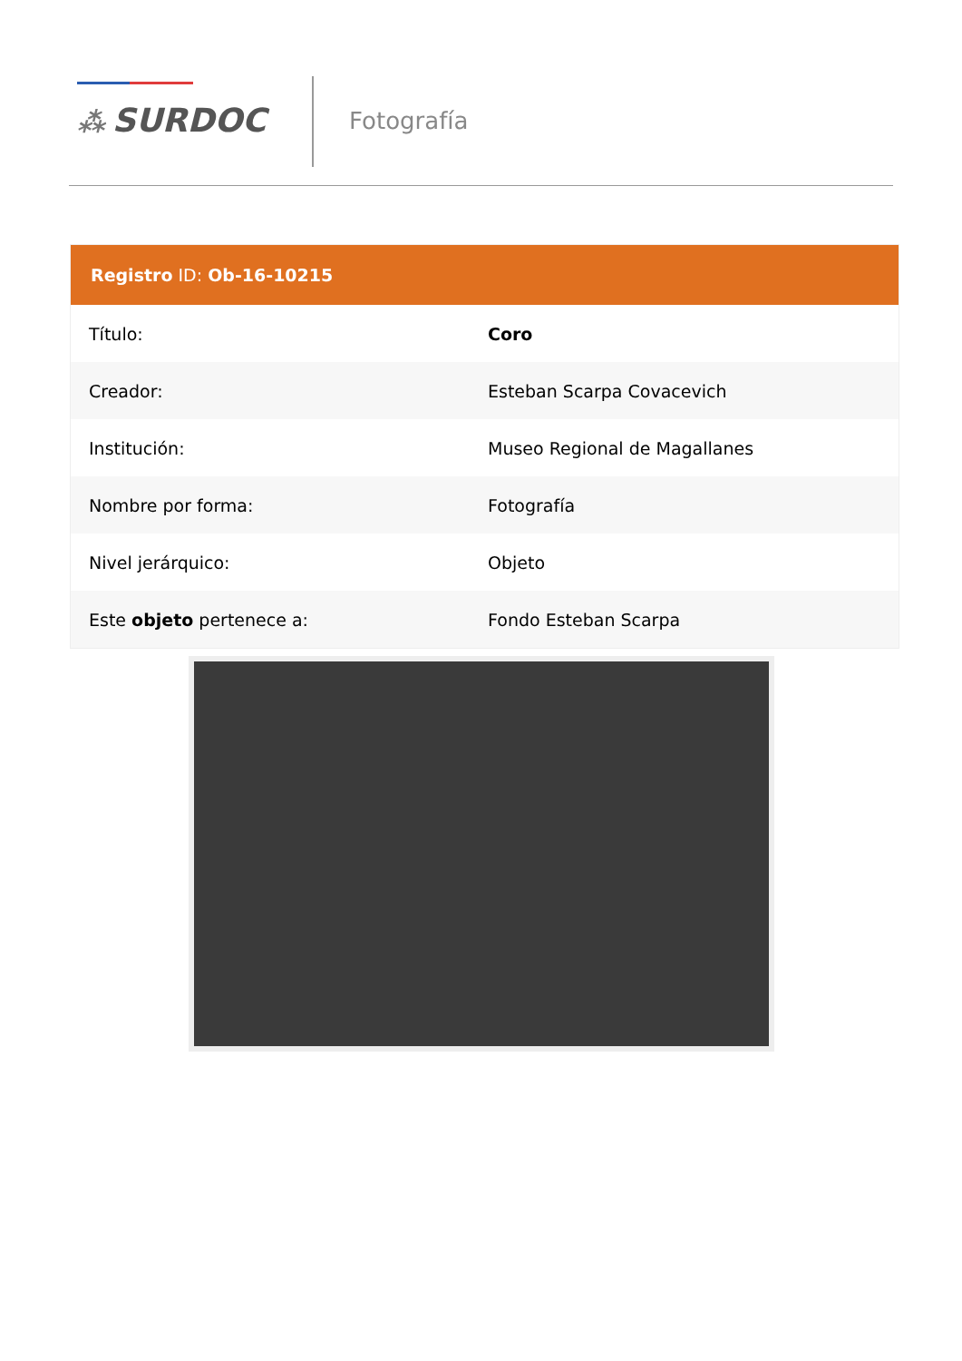⁂ SURDOC Fotografía
| Registro ID: Ob-16-10215 | |
| --- | --- |
| Título: | Coro |
| Creador: | Esteban Scarpa Covacevich |
| Institución: | Museo Regional de Magallanes |
| Nombre por forma: | Fotografía |
| Nivel jerárquico: | Objeto |
| Este objeto pertenece a: | Fondo Esteban Scarpa |